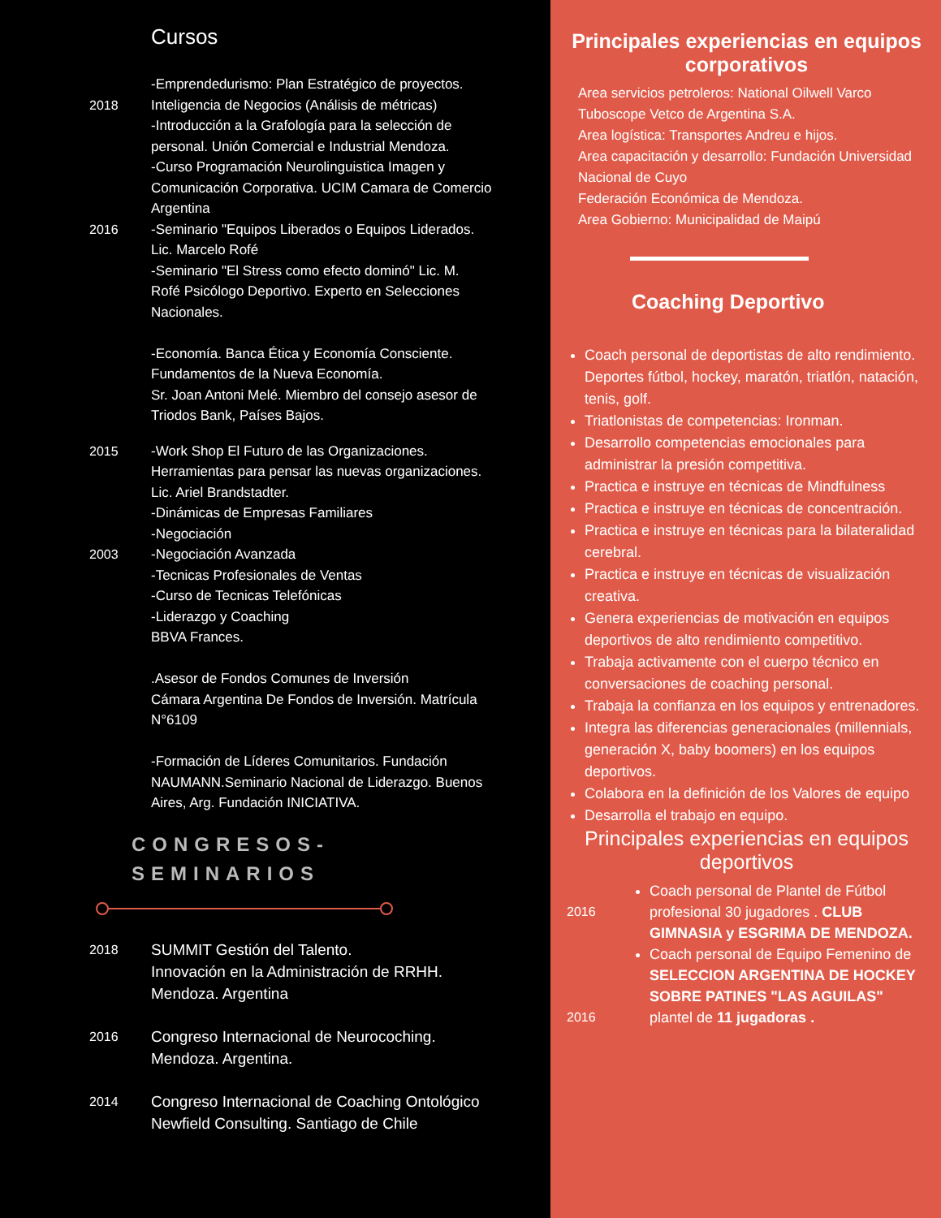Cursos
2018
2016
-Emprendedurismo: Plan Estratégico de proyectos. Inteligencia de Negocios (Análisis de métricas)
-Introducción a la Grafología para la selección de personal. Unión Comercial e Industrial Mendoza.
-Curso Programación Neurolinguistica Imagen y Comunicación Corporativa. UCIM Camara de Comercio Argentina
-Seminario "Equipos Liberados o Equipos Liderados. Lic. Marcelo Rofé
-Seminario "El Stress como efecto dominó" Lic. M. Rofé Psicólogo Deportivo. Experto en Selecciones Nacionales.
-Economía. Banca Ética y Economía Consciente. Fundamentos de la Nueva Economía.
Sr. Joan Antoni Melé. Miembro del consejo asesor de Triodos Bank, Países Bajos.
2015
2003
-Work Shop El Futuro de las Organizaciones. Herramientas para pensar las nuevas organizaciones.
Lic. Ariel Brandstadter.
-Dinámicas de Empresas Familiares
-Negociación
-Negociación Avanzada
-Tecnicas Profesionales de Ventas
-Curso de Tecnicas Telefónicas
-Liderazgo y Coaching
BBVA Frances.
.Asesor de Fondos Comunes de Inversión
Cámara Argentina De Fondos de Inversión. Matrícula N°6109
-Formación de Líderes Comunitarios. Fundación NAUMANN.Seminario Nacional de Liderazgo. Buenos Aires, Arg. Fundación INICIATIVA.
CONGRESOS-
SEMINARIOS
2018
SUMMIT Gestión del Talento.
Innovación en la Administración de RRHH. Mendoza. Argentina
2016
Congreso Internacional de Neurocoching. Mendoza. Argentina.
2014
Congreso Internacional de Coaching Ontológico Newfield Consulting. Santiago de Chile
Principales experiencias en equipos corporativos
Area servicios petroleros: National Oilwell Varco Tuboscope Vetco de Argentina S.A.
Area logística: Transportes Andreu e hijos.
Area capacitación y desarrollo: Fundación Universidad Nacional de Cuyo
Federación Económica de Mendoza.
Area Gobierno: Municipalidad de Maipú
Coaching Deportivo
Coach personal de deportistas de alto rendimiento. Deportes fútbol, hockey, maratón, triatlón, natación, tenis, golf.
Triatlonistas de competencias: Ironman.
Desarrollo competencias emocionales para administrar la presión competitiva.
Practica e instruye en técnicas de Mindfulness
Practica e instruye en técnicas de concentración.
Practica e instruye en técnicas para la bilateralidad cerebral.
Practica e instruye en técnicas de visualización creativa.
Genera experiencias de motivación en equipos deportivos de alto rendimiento competitivo.
Trabaja activamente con el cuerpo técnico en conversaciones de coaching personal.
Trabaja la confianza en los equipos y entrenadores.
Integra las diferencias generacionales (millennials, generación X, baby boomers) en los equipos deportivos.
Colabora en la definición de los Valores de equipo
Desarrolla el trabajo en equipo.
Principales experiencias en equipos deportivos
2016
2016
Coach personal de Plantel de Fútbol profesional 30 jugadores . CLUB GIMNASIA y ESGRIMA DE MENDOZA.
Coach personal de Equipo Femenino de SELECCION ARGENTINA DE HOCKEY SOBRE PATINES "LAS AGUILAS" plantel de 11 jugadoras .